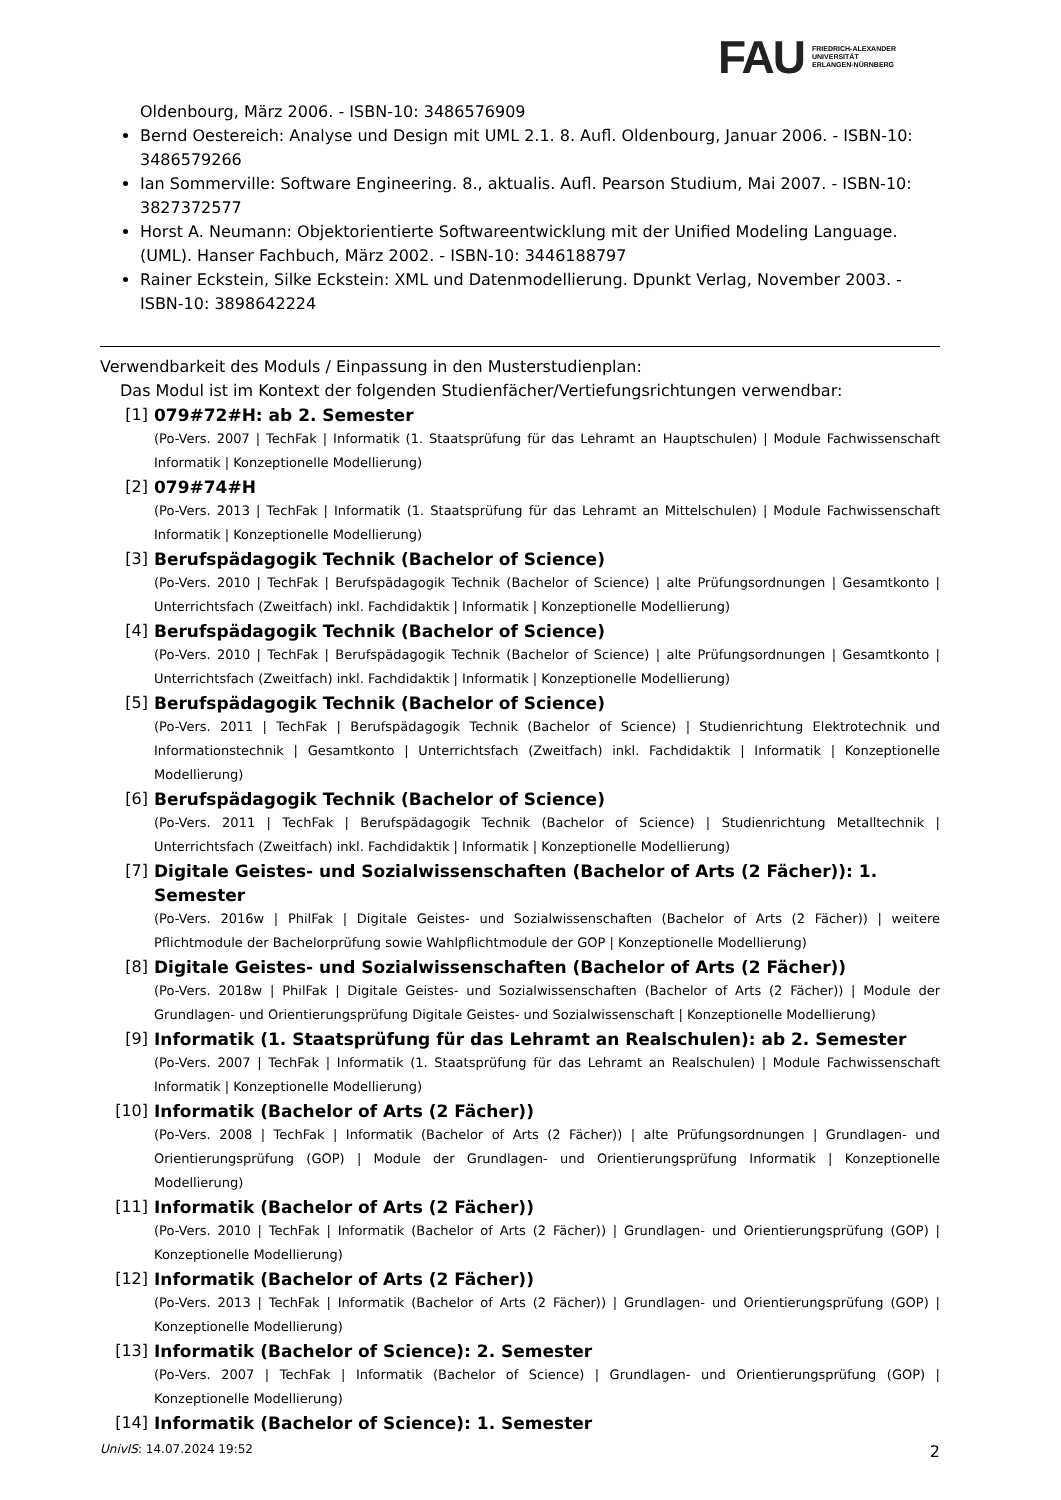FAU FRIEDRICH-ALEXANDER
UNIVERSITÄT
ERLANGEN-NÜRNBERG
Oldenbourg, März 2006. - ISBN-10: 3486576909
Bernd Oestereich: Analyse und Design mit UML 2.1. 8. Aufl. Oldenbourg, Januar 2006. - ISBN-10: 3486579266
Ian Sommerville: Software Engineering. 8., aktualis. Aufl. Pearson Studium, Mai 2007. - ISBN-10: 3827372577
Horst A. Neumann: Objektorientierte Softwareentwicklung mit der Unified Modeling Language. (UML). Hanser Fachbuch, März 2002. - ISBN-10: 3446188797
Rainer Eckstein, Silke Eckstein: XML und Datenmodellierung. Dpunkt Verlag, November 2003. - ISBN-10: 3898642224
Verwendbarkeit des Moduls / Einpassung in den Musterstudienplan:
Das Modul ist im Kontext der folgenden Studienfächer/Vertiefungsrichtungen verwendbar:
[1] 079#72#H: ab 2. Semester
(Po-Vers. 2007 | TechFak | Informatik (1. Staatsprüfung für das Lehramt an Hauptschulen) | Module Fachwissenschaft Informatik | Konzeptionelle Modellierung)
[2] 079#74#H
(Po-Vers. 2013 | TechFak | Informatik (1. Staatsprüfung für das Lehramt an Mittelschulen) | Module Fachwissenschaft Informatik | Konzeptionelle Modellierung)
[3] Berufspädagogik Technik (Bachelor of Science)
(Po-Vers. 2010 | TechFak | Berufspädagogik Technik (Bachelor of Science) | alte Prüfungsordnungen | Gesamtkonto | Unterrichtsfach (Zweitfach) inkl. Fachdidaktik | Informatik | Konzeptionelle Modellierung)
[4] Berufspädagogik Technik (Bachelor of Science)
(Po-Vers. 2010 | TechFak | Berufspädagogik Technik (Bachelor of Science) | alte Prüfungsordnungen | Gesamtkonto | Unterrichtsfach (Zweitfach) inkl. Fachdidaktik | Informatik | Konzeptionelle Modellierung)
[5] Berufspädagogik Technik (Bachelor of Science)
(Po-Vers. 2011 | TechFak | Berufspädagogik Technik (Bachelor of Science) | Studienrichtung Elektrotechnik und Informationstechnik | Gesamtkonto | Unterrichtsfach (Zweitfach) inkl. Fachdidaktik | Informatik | Konzeptionelle Modellierung)
[6] Berufspädagogik Technik (Bachelor of Science)
(Po-Vers. 2011 | TechFak | Berufspädagogik Technik (Bachelor of Science) | Studienrichtung Metalltechnik | Unterrichtsfach (Zweitfach) inkl. Fachdidaktik | Informatik | Konzeptionelle Modellierung)
[7] Digitale Geistes- und Sozialwissenschaften (Bachelor of Arts (2 Fächer)): 1. Semester
(Po-Vers. 2016w | PhilFak | Digitale Geistes- und Sozialwissenschaften (Bachelor of Arts (2 Fächer)) | weitere Pflichtmodule der Bachelorprüfung sowie Wahlpflichtmodule der GOP | Konzeptionelle Modellierung)
[8] Digitale Geistes- und Sozialwissenschaften (Bachelor of Arts (2 Fächer))
(Po-Vers. 2018w | PhilFak | Digitale Geistes- und Sozialwissenschaften (Bachelor of Arts (2 Fächer)) | Module der Grundlagen- und Orientierungsprüfung Digitale Geistes- und Sozialwissenschaft | Konzeptionelle Modellierung)
[9] Informatik (1. Staatsprüfung für das Lehramt an Realschulen): ab 2. Semester
(Po-Vers. 2007 | TechFak | Informatik (1. Staatsprüfung für das Lehramt an Realschulen) | Module Fachwissenschaft Informatik | Konzeptionelle Modellierung)
[10] Informatik (Bachelor of Arts (2 Fächer))
(Po-Vers. 2008 | TechFak | Informatik (Bachelor of Arts (2 Fächer)) | alte Prüfungsordnungen | Grundlagen- und Orientierungsprüfung (GOP) | Module der Grundlagen- und Orientierungsprüfung Informatik | Konzeptionelle Modellierung)
[11] Informatik (Bachelor of Arts (2 Fächer))
(Po-Vers. 2010 | TechFak | Informatik (Bachelor of Arts (2 Fächer)) | Grundlagen- und Orientierungsprüfung (GOP) | Konzeptionelle Modellierung)
[12] Informatik (Bachelor of Arts (2 Fächer))
(Po-Vers. 2013 | TechFak | Informatik (Bachelor of Arts (2 Fächer)) | Grundlagen- und Orientierungsprüfung (GOP) | Konzeptionelle Modellierung)
[13] Informatik (Bachelor of Science): 2. Semester
(Po-Vers. 2007 | TechFak | Informatik (Bachelor of Science) | Grundlagen- und Orientierungsprüfung (GOP) | Konzeptionelle Modellierung)
[14] Informatik (Bachelor of Science): 1. Semester
UnivIS: 14.07.2024 19:52 2